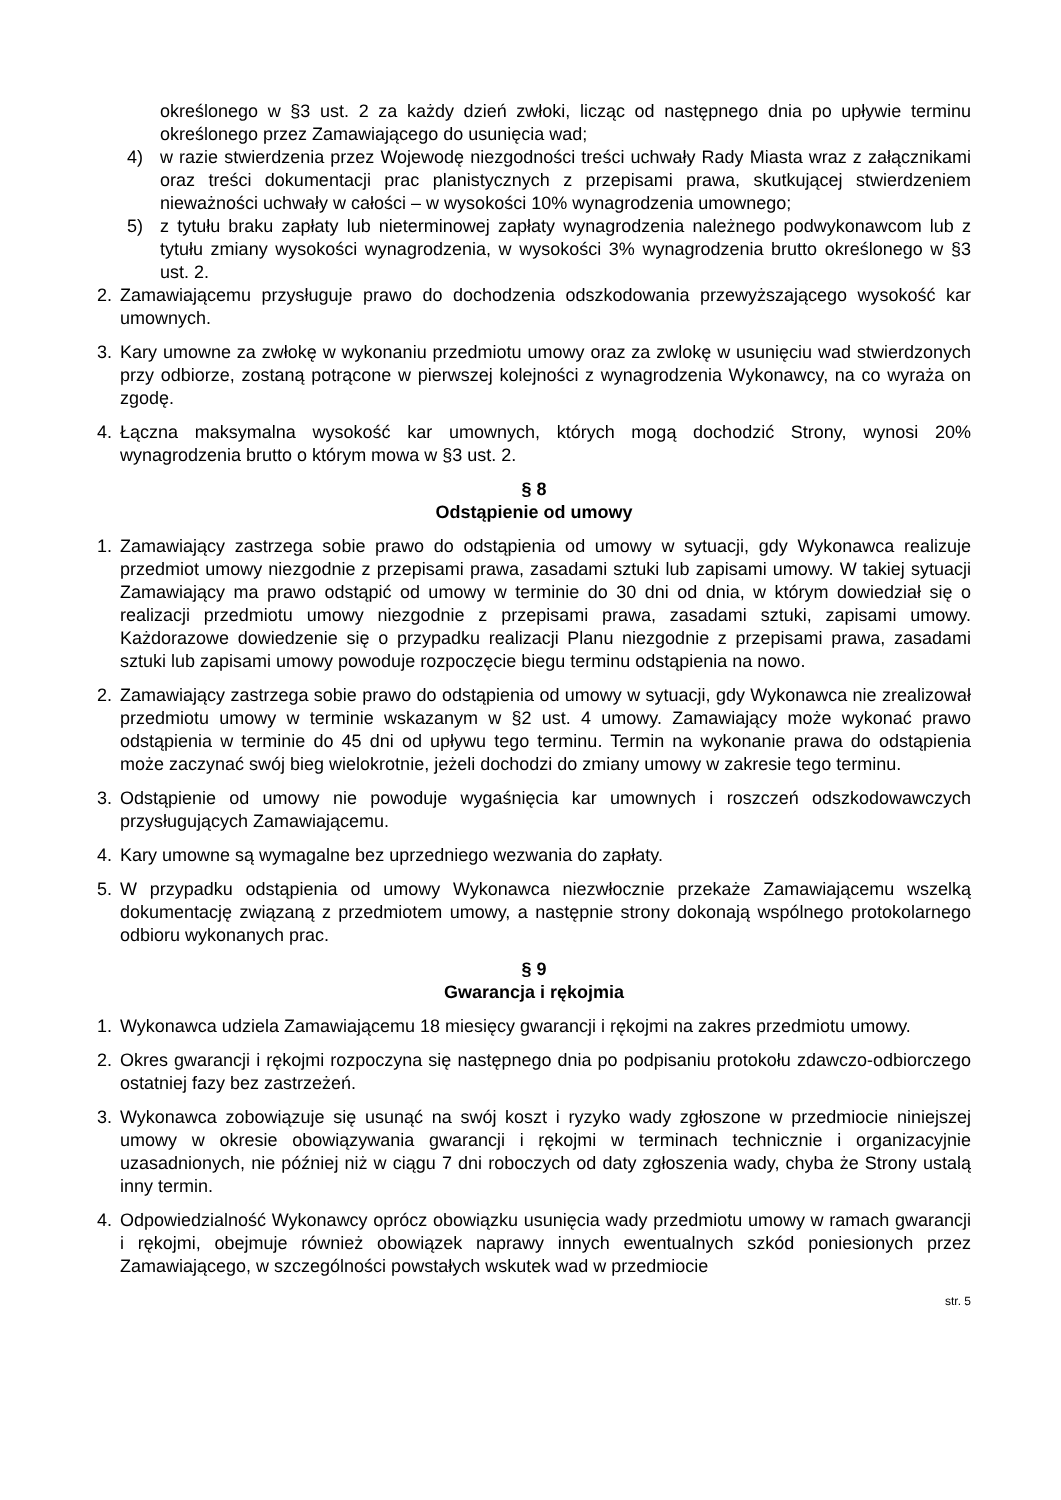określonego w §3 ust. 2 za każdy dzień zwłoki, licząc od następnego dnia po upływie terminu określonego przez Zamawiającego do usunięcia wad;
4) w razie stwierdzenia przez Wojewodę niezgodności treści uchwały Rady Miasta wraz z załącznikami oraz treści dokumentacji prac planistycznych z przepisami prawa, skutkującej stwierdzeniem nieważności uchwały w całości – w wysokości 10% wynagrodzenia umownego;
5) z tytułu braku zapłaty lub nieterminowej zapłaty wynagrodzenia należnego podwykonawcom lub z tytułu zmiany wysokości wynagrodzenia, w wysokości 3% wynagrodzenia brutto określonego w §3 ust. 2.
2. Zamawiającemu przysługuje prawo do dochodzenia odszkodowania przewyższającego wysokość kar umownych.
3. Kary umowne za zwłokę w wykonaniu przedmiotu umowy oraz za zwlokę w usunięciu wad stwierdzonych przy odbiorze, zostaną potrącone w pierwszej kolejności z wynagrodzenia Wykonawcy, na co wyraża on zgodę.
4. Łączna maksymalna wysokość kar umownych, których mogą dochodzić Strony, wynosi 20% wynagrodzenia brutto o którym mowa w §3 ust. 2.
§ 8
Odstąpienie od umowy
1. Zamawiający zastrzega sobie prawo do odstąpienia od umowy w sytuacji, gdy Wykonawca realizuje przedmiot umowy niezgodnie z przepisami prawa, zasadami sztuki lub zapisami umowy. W takiej sytuacji Zamawiający ma prawo odstąpić od umowy w terminie do 30 dni od dnia, w którym dowiedział się o realizacji przedmiotu umowy niezgodnie z przepisami prawa, zasadami sztuki, zapisami umowy. Każdorazowe dowiedzenie się o przypadku realizacji Planu niezgodnie z przepisami prawa, zasadami sztuki lub zapisami umowy powoduje rozpoczęcie biegu terminu odstąpienia na nowo.
2. Zamawiający zastrzega sobie prawo do odstąpienia od umowy w sytuacji, gdy Wykonawca nie zrealizował przedmiotu umowy w terminie wskazanym w §2 ust. 4 umowy. Zamawiający może wykonać prawo odstąpienia w terminie do 45 dni od upływu tego terminu. Termin na wykonanie prawa do odstąpienia może zaczynać swój bieg wielokrotnie, jeżeli dochodzi do zmiany umowy w zakresie tego terminu.
3. Odstąpienie od umowy nie powoduje wygaśnięcia kar umownych i roszczeń odszkodowawczych przysługujących Zamawiającemu.
4. Kary umowne są wymagalne bez uprzedniego wezwania do zapłaty.
5. W przypadku odstąpienia od umowy Wykonawca niezwłocznie przekaże Zamawiającemu wszelką dokumentację związaną z przedmiotem umowy, a następnie strony dokonają wspólnego protokolarnego odbioru wykonanych prac.
§ 9
Gwarancja i rękojmia
1. Wykonawca udziela Zamawiającemu 18 miesięcy gwarancji i rękojmi na zakres przedmiotu umowy.
2. Okres gwarancji i rękojmi rozpoczyna się następnego dnia po podpisaniu protokołu zdawczo-odbiorczego ostatniej fazy bez zastrzeżeń.
3. Wykonawca zobowiązuje się usunąć na swój koszt i ryzyko wady zgłoszone w przedmiocie niniejszej umowy w okresie obowiązywania gwarancji i rękojmi w terminach technicznie i organizacyjnie uzasadnionych, nie później niż w ciągu 7 dni roboczych od daty zgłoszenia wady, chyba że Strony ustalą inny termin.
4. Odpowiedzialność Wykonawcy oprócz obowiązku usunięcia wady przedmiotu umowy w ramach gwarancji i rękojmi, obejmuje również obowiązek naprawy innych ewentualnych szkód poniesionych przez Zamawiającego, w szczególności powstałych wskutek wad w przedmiocie
str. 5